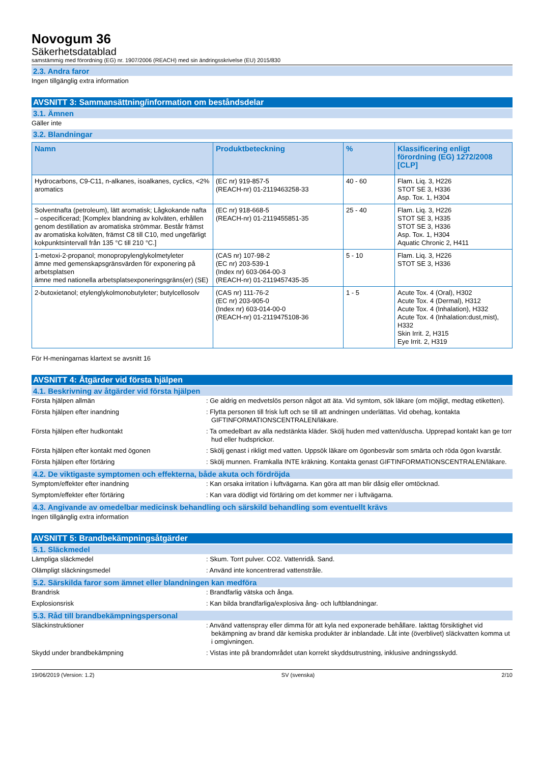Novogum 36
Säkerhetsdatablad
samstämmig med förordning (EG) nr. 1907/2006 (REACH) med sin ändringsskrivelse (EU) 2015/830
2.3. Andra faror
Ingen tillgänglig extra information
AVSNITT 3: Sammansättning/information om beståndsdelar
3.1. Ämnen
Gäller inte
3.2. Blandningar
| Namn | Produktbeteckning | % | Klassificering enligt förordning (EG) 1272/2008 [CLP] |
| --- | --- | --- | --- |
| Hydrocarbons, C9-C11, n-alkanes, isoalkanes, cyclics, <2% aromatics | (EC nr) 919-857-5 (REACH-nr) 01-2119463258-33 | 40 - 60 | Flam. Liq. 3, H226 STOT SE 3, H336 Asp. Tox. 1, H304 |
| Solventnafta (petroleum), lätt aromatisk; Lågkokande nafta – ospecificerad; [Komplex blandning av kolväten, erhållen genom destillation av aromatiska strömmar. Består främst av aromatiska kolväten, främst C8 till C10, med ungefärligt kokpunktsintervall från 135 °C till 210 °C.] | (EC nr) 918-668-5 (REACH-nr) 01-2119455851-35 | 25 - 40 | Flam. Liq. 3, H226 STOT SE 3, H335 STOT SE 3, H336 Asp. Tox. 1, H304 Aquatic Chronic 2, H411 |
| 1-metoxi-2-propanol; monopropylenglykolmetyleter ämne med gemenskapsgränsvärden för exponering på arbetsplatsen ämne med nationella arbetsplatsexponeringsgräns(er) (SE) | (CAS nr) 107-98-2 (EC nr) 203-539-1 (Index nr) 603-064-00-3 (REACH-nr) 01-2119457435-35 | 5 - 10 | Flam. Liq. 3, H226 STOT SE 3, H336 |
| 2-butoxietanol; etylenglykolmonobutyleter; butylcellosolv | (CAS nr) 111-76-2 (EC nr) 203-905-0 (Index nr) 603-014-00-0 (REACH-nr) 01-2119475108-36 | 1 - 5 | Acute Tox. 4 (Oral), H302 Acute Tox. 4 (Dermal), H312 Acute Tox. 4 (Inhalation), H332 Acute Tox. 4 (Inhalation:dust,mist), H332 Skin Irrit. 2, H315 Eye Irrit. 2, H319 |
För H-meningarnas klartext se avsnitt 16
AVSNITT 4: Åtgärder vid första hjälpen
4.1. Beskrivning av åtgärder vid första hjälpen
Första hjälpen allmän : Ge aldrig en medvetslös person något att äta. Vid symtom, sök läkare (om möjligt, medtag etiketten).
Första hjälpen efter inandning : Flytta personen till frisk luft och se till att andningen underlättas. Vid obehag, kontakta GIFTINFORMATIONSCENTRALEN/läkare.
Första hjälpen efter hudkontakt : Ta omedelbart av alla nedstänkta kläder. Skölj huden med vatten/duscha. Upprepad kontakt kan ge torr hud eller hudsprickor.
Första hjälpen efter kontakt med ögonen : Skölj genast i rikligt med vatten. Uppsök läkare om ögonbesvär som smärta och röda ögon kvarstår.
Första hjälpen efter förtäring : Skölj munnen. Framkalla INTE kräkning. Kontakta genast GIFTINFORMATIONSCENTRALEN/läkare.
4.2. De viktigaste symptomen och effekterna, både akuta och fördröjda
Symptom/effekter efter inandning : Kan orsaka irritation i luftvägarna. Kan göra att man blir dåsig eller omtöcknad.
Symptom/effekter efter förtäring : Kan vara dödligt vid förtäring om det kommer ner i luftvägarna.
4.3. Angivande av omedelbar medicinsk behandling och särskild behandling som eventuellt krävs
Ingen tillgänglig extra information
AVSNITT 5: Brandbekämpningsåtgärder
5.1. Släckmedel
Lämpliga släckmedel : Skum. Torrt pulver. CO2. Vattenridå. Sand.
Olämpligt släckningsmedel : Använd inte koncentrerad vattenstråle.
5.2. Särskilda faror som ämnet eller blandningen kan medföra
Brandrisk : Brandfarlig vätska och ånga.
Explosionsrisk : Kan bilda brandfarliga/explosiva ång- och luftblandningar.
5.3. Råd till brandbekämpningspersonal
Släckinstruktioner : Använd vattenspray eller dimma för att kyla ned exponerade behållare. Iakttag försiktighet vid bekämpning av brand där kemiska produkter är inblandade. Låt inte (överblivet) släckvatten komma ut i omgivningen.
Skydd under brandbekämpning : Vistas inte på brandområdet utan korrekt skyddsutrustning, inklusive andningsskydd.
19/06/2019 (Version: 1.2) SV (svenska) 2/10